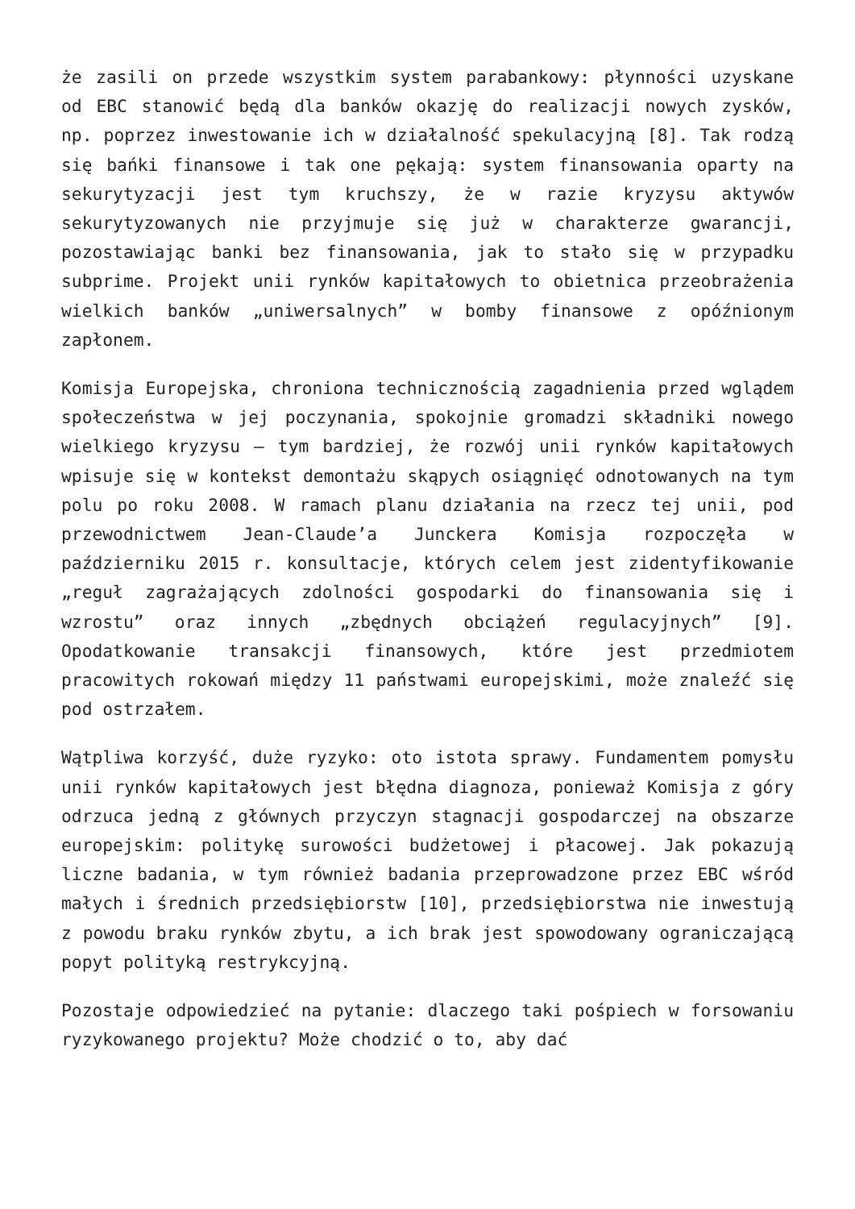że zasili on przede wszystkim system parabankowy: płynności uzyskane od EBC stanowić będą dla banków okazję do realizacji nowych zysków, np. poprzez inwestowanie ich w działalność spekulacyjną [8]. Tak rodzą się bańki finansowe i tak one pękają: system finansowania oparty na sekurytyzacji jest tym kruchszy, że w razie kryzysu aktywów sekurytyzowanych nie przyjmuje się już w charakterze gwarancji, pozostawiając banki bez finansowania, jak to stało się w przypadku subprime. Projekt unii rynków kapitałowych to obietnica przeobrażenia wielkich banków „uniwersalnych” w bomby finansowe z opóźnionym zapłonem.
Komisja Europejska, chroniona technicznością zagadnienia przed wglądem społeczeństwa w jej poczynania, spokojnie gromadzi składniki nowego wielkiego kryzysu – tym bardziej, że rozwój unii rynków kapitałowych wpisuje się w kontekst demontażu skąpych osiągnięć odnotowanych na tym polu po roku 2008. W ramach planu działania na rzecz tej unii, pod przewodnictwem Jean-Claude’a Junckera Komisja rozpoczęła w październiku 2015 r. konsultacje, których celem jest zidentyfikowanie „reguł zagrażających zdolności gospodarki do finansowania się i wzrostu” oraz innych „zbędnych obciążeń regulacyjnych” [9]. Opodatkowanie transakcji finansowych, które jest przedmiotem pracowitych rokowań między 11 państwami europejskimi, może znaleźć się pod ostrzałem.
Wątpliwa korzyść, duże ryzyko: oto istota sprawy. Fundamentem pomysłu unii rynków kapitałowych jest błędna diagnoza, ponieważ Komisja z góry odrzuca jedną z głównych przyczyn stagnacji gospodarczej na obszarze europejskim: politykę surowości budżetowej i płacowej. Jak pokazują liczne badania, w tym również badania przeprowadzone przez EBC wśród małych i średnich przedsiębiorstw [10], przedsiębiorstwa nie inwestują z powodu braku rynków zbytu, a ich brak jest spowodowany ograniczającą popyt polityką restrykcyjną.
Pozostaje odpowiedzieć na pytanie: dlaczego taki pośpiech w forsowaniu ryzykowanego projektu? Może chodzić o to, aby dać